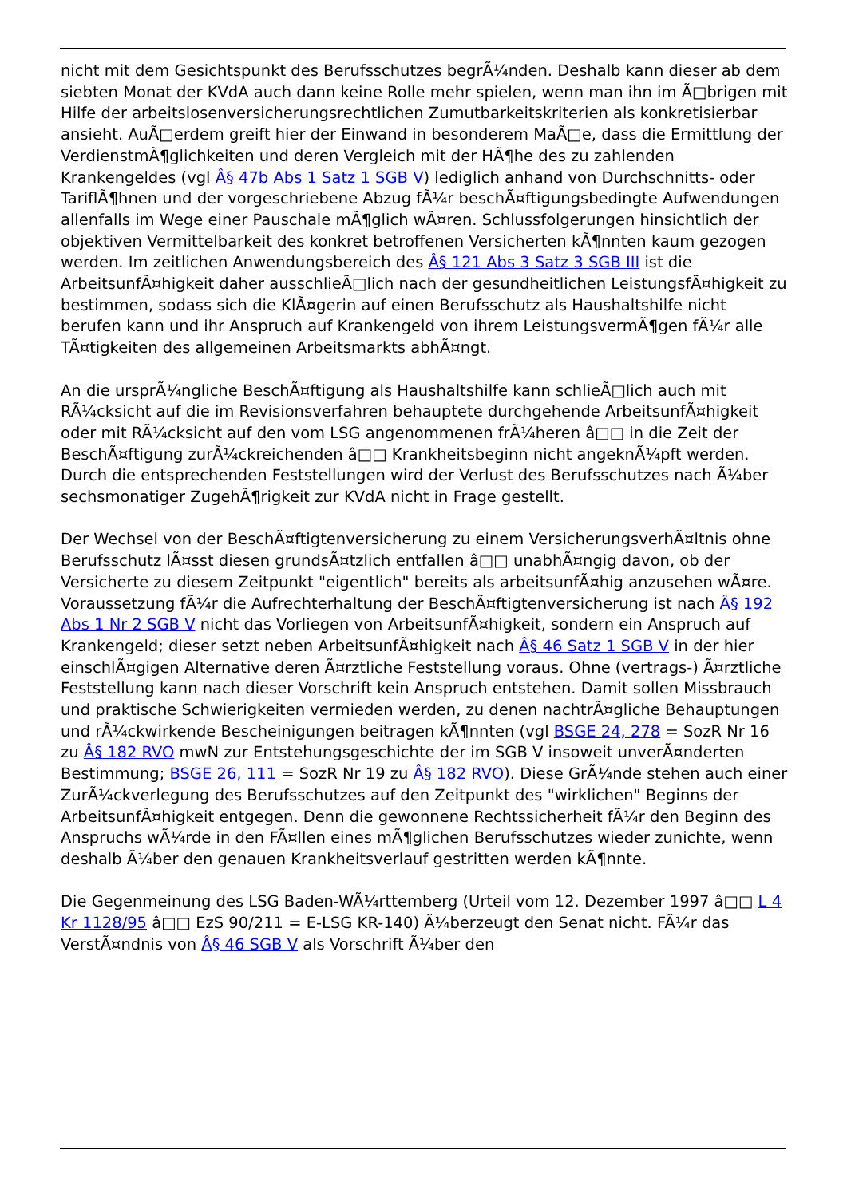nicht mit dem Gesichtspunkt des Berufsschutzes begrÃ¼nden. Deshalb kann dieser ab dem siebten Monat der KVdA auch dann keine Rolle mehr spielen, wenn man ihn im Ã□brigen mit Hilfe der arbeitslosenversicherungsrechtlichen Zumutbarkeitskriterien als konkretisierbar ansieht. AuÃ□erdem greift hier der Einwand in besonderem MaÃ□e, dass die Ermittlung der VerdienstmÃ¶glichkeiten und deren Vergleich mit der HÃ¶he des zu zahlenden Krankengeldes (vgl Â§ 47b Abs 1 Satz 1 SGB V) lediglich anhand von Durchschnitts- oder TariflÃ¶hnen und der vorgeschriebene Abzug fÃ¼r beschÃ¤ftigungsbedingte Aufwendungen allenfalls im Wege einer Pauschale mÃ¶glich wÃ¤ren. Schlussfolgerungen hinsichtlich der objektiven Vermittelbarkeit des konkret betroffenen Versicherten kÃ¶nnten kaum gezogen werden. Im zeitlichen Anwendungsbereich des Â§ 121 Abs 3 Satz 3 SGB III ist die ArbeitsunfÃ¤higkeit daher ausschlieÃ□lich nach der gesundheitlichen LeistungsfÃ¤higkeit zu bestimmen, sodass sich die KlÃ¤gerin auf einen Berufsschutz als Haushaltshilfe nicht berufen kann und ihr Anspruch auf Krankengeld von ihrem LeistungsvermÃ¶gen fÃ¼r alle TÃ¤tigkeiten des allgemeinen Arbeitsmarkts abhÃ¤ngt.
An die ursprÃ¼ngliche BeschÃ¤ftigung als Haushaltshilfe kann schlieÃ□lich auch mit RÃ¼cksicht auf die im Revisionsverfahren behauptete durchgehende ArbeitsunfÃ¤higkeit oder mit RÃ¼cksicht auf den vom LSG angenommenen frÃ¼heren â□□ in die Zeit der BeschÃ¤ftigung zurÃ¼ckreichenden â□□ Krankheitsbeginn nicht angeknÃ¼pft werden. Durch die entsprechenden Feststellungen wird der Verlust des Berufsschutzes nach Ã¼ber sechsmonatiger ZugehÃ¶rigkeit zur KVdA nicht in Frage gestellt.
Der Wechsel von der BeschÃ¤ftigtenversicherung zu einem VersicherungsverhÃ¤ltnis ohne Berufsschutz lÃ¤sst diesen grundsÃ¤tzlich entfallen â□□ unabhÃ¤ngig davon, ob der Versicherte zu diesem Zeitpunkt "eigentlich" bereits als arbeitsunfÃ¤hig anzusehen wÃ¤re. Voraussetzung fÃ¼r die Aufrechterhaltung der BeschÃ¤ftigtenversicherung ist nach Â§ 192 Abs 1 Nr 2 SGB V nicht das Vorliegen von ArbeitsunfÃ¤higkeit, sondern ein Anspruch auf Krankengeld; dieser setzt neben ArbeitsunfÃ¤higkeit nach Â§ 46 Satz 1 SGB V in der hier einschlÃ¤gigen Alternative deren Ã¤rztliche Feststellung voraus. Ohne (vertrags-) Ã¤rztliche Feststellung kann nach dieser Vorschrift kein Anspruch entstehen. Damit sollen Missbrauch und praktische Schwierigkeiten vermieden werden, zu denen nachtrÃ¤gliche Behauptungen und rÃ¼ckwirkende Bescheinigungen beitragen kÃ¶nnten (vgl BSGE 24, 278 = SozR Nr 16 zu Â§ 182 RVO mwN zur Entstehungsgeschichte der im SGB V insoweit unverÃ¤nderten Bestimmung; BSGE 26, 111 = SozR Nr 19 zu Â§ 182 RVO). Diese GrÃ¼nde stehen auch einer ZurÃ¼ckverlegung des Berufsschutzes auf den Zeitpunkt des "wirklichen" Beginns der ArbeitsunfÃ¤higkeit entgegen. Denn die gewonnene Rechtssicherheit fÃ¼r den Beginn des Anspruchs wÃ¼rde in den FÃ¤llen eines mÃ¶glichen Berufsschutzes wieder zunichte, wenn deshalb Ã¼ber den genauen Krankheitsverlauf gestritten werden kÃ¶nnte.
Die Gegenmeinung des LSG Baden-WÃ¼rttemberg (Urteil vom 12. Dezember 1997 â□□ L 4 Kr 1128/95 â□□ EzS 90/211 = E-LSG KR-140) Ã¼berzeugt den Senat nicht. FÃ¼r das VerstÃ¤ndnis von Â§ 46 SGB V als Vorschrift Ã¼ber den